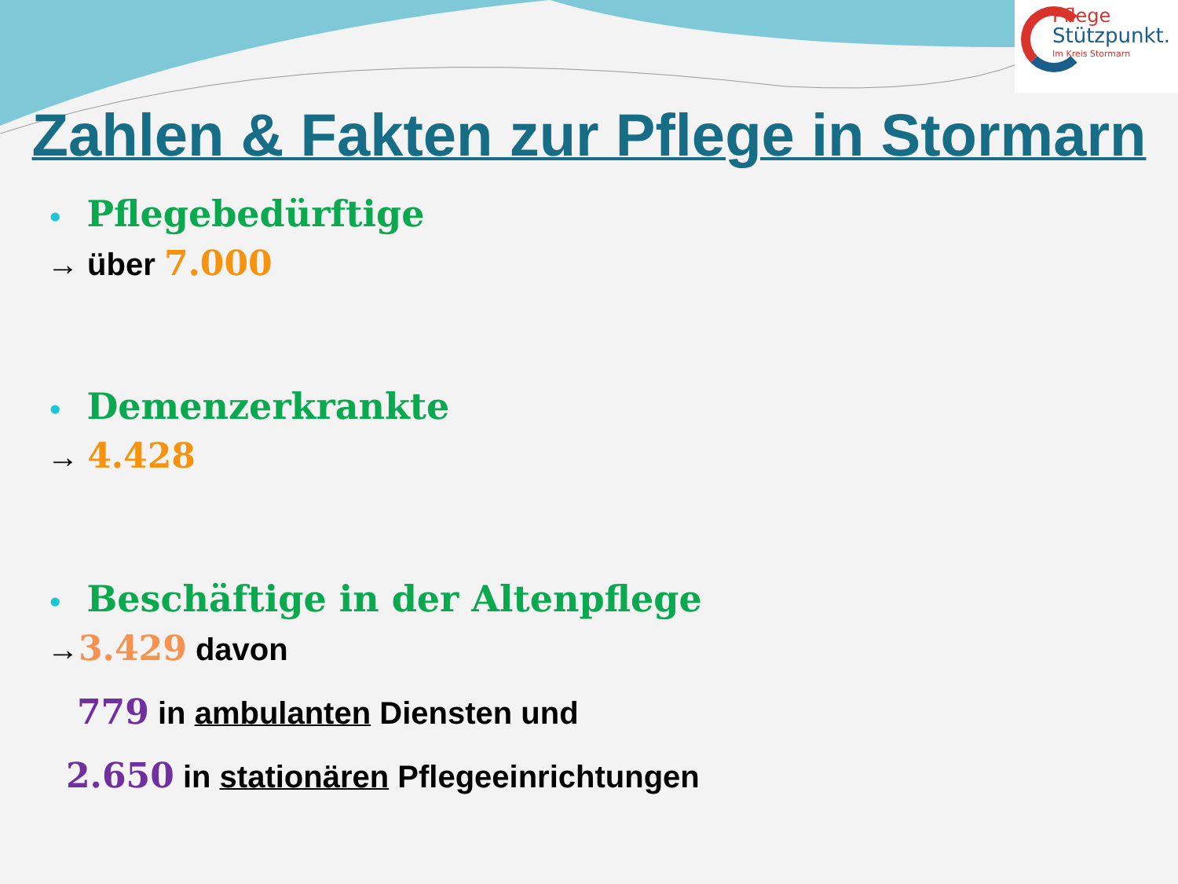Pflege
Stützpunkt.
Im Kreis Stormarn
Zahlen & Fakten zur Pflege in Stormarn
• Pflegebedürftige
→ über 7.000
• Demenzerkrankte
→ 4.428
• Beschäftige in der Altenpflege
→3.429 davon
779 in ambulanten Diensten und
2.650 in stationären Pflegeeinrichtungen